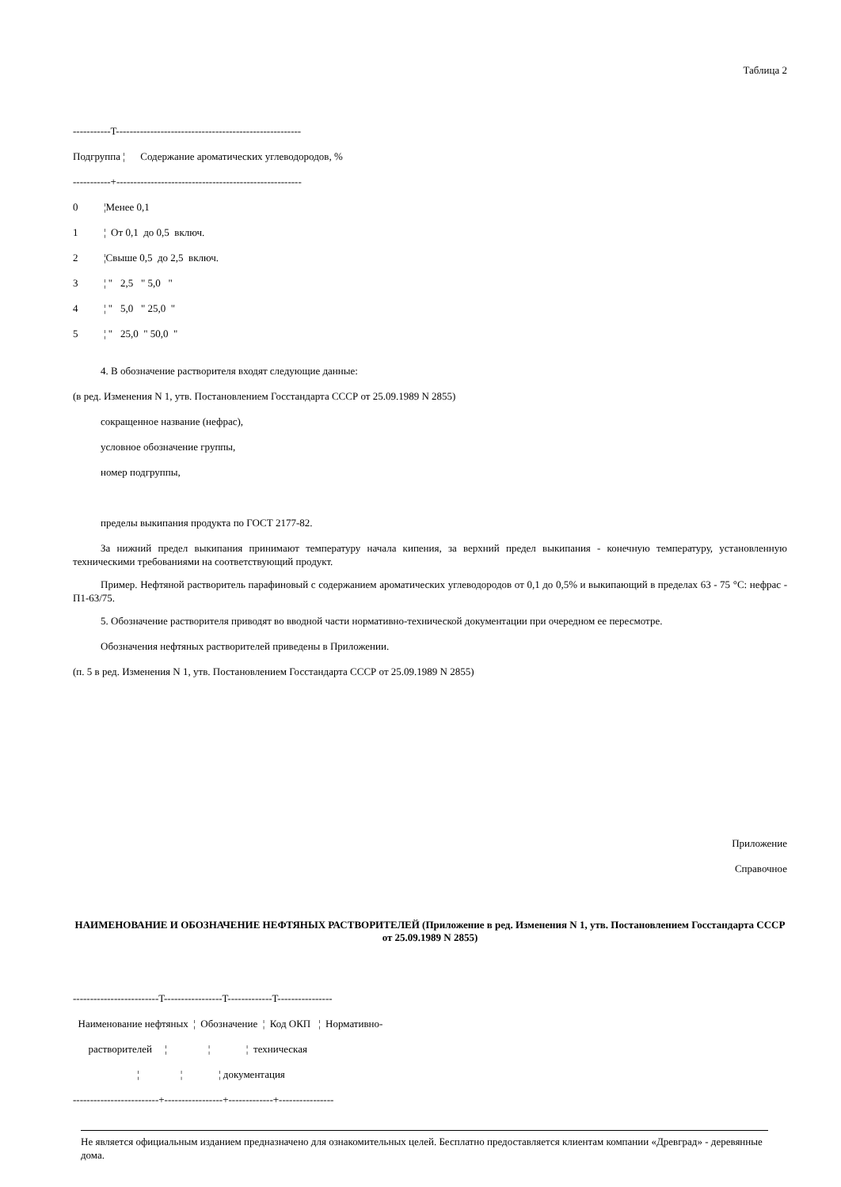Таблица 2
-----------T------------------------------------------------------
Подгруппа ¦ Содержание ароматических углеводородов, %
-----------+------------------------------------------------------
0 ¦Менее 0,1
1 ¦ От 0,1 до 0,5 включ.
2 ¦Свыше 0,5 до 2,5 включ.
3 ¦ " 2,5 " 5,0 "
4 ¦ " 5,0 " 25,0 "
5 ¦ " 25,0 " 50,0 "
4. В обозначение растворителя входят следующие данные:
(в ред. Изменения N 1, утв. Постановлением Госстандарта СССР от 25.09.1989 N 2855)
сокращенное название (нефрас),
условное обозначение группы,
номер подгруппы,
пределы выкипания продукта по ГОСТ 2177-82.
За нижний предел выкипания принимают температуру начала кипения, за верхний предел выкипания - конечную температуру, установленную техническими требованиями на соответствующий продукт.
Пример. Нефтяной растворитель парафиновый с содержанием ароматических углеводородов от 0,1 до 0,5% и выкипающий в пределах 63 - 75 °С: нефрас - П1-63/75.
5. Обозначение растворителя приводят во вводной части нормативно-технической документации при очередном ее пересмотре.
Обозначения нефтяных растворителей приведены в Приложении.
(п. 5 в ред. Изменения N 1, утв. Постановлением Госстандарта СССР от 25.09.1989 N 2855)
Приложение
Справочное
НАИМЕНОВАНИЕ И ОБОЗНАЧЕНИЕ НЕФТЯНЫХ РАСТВОРИТЕЛЕЙ (Приложение в ред. Изменения N 1, утв. Постановлением Госстандарта СССР от 25.09.1989 N 2855)
-------------------------T-----------------T-------------T----------------
Наименование нефтяных ¦ Обозначение ¦ Код ОКП ¦ Нормативно-
растворителей ¦ ¦ ¦ техническая
¦ ¦ ¦ документация
-------------------------+-----------------+-------------+----------------
Не является официальным изданием предназначено для ознакомительных целей. Бесплатно предоставляется клиентам компании «Древград» - деревянные дома.